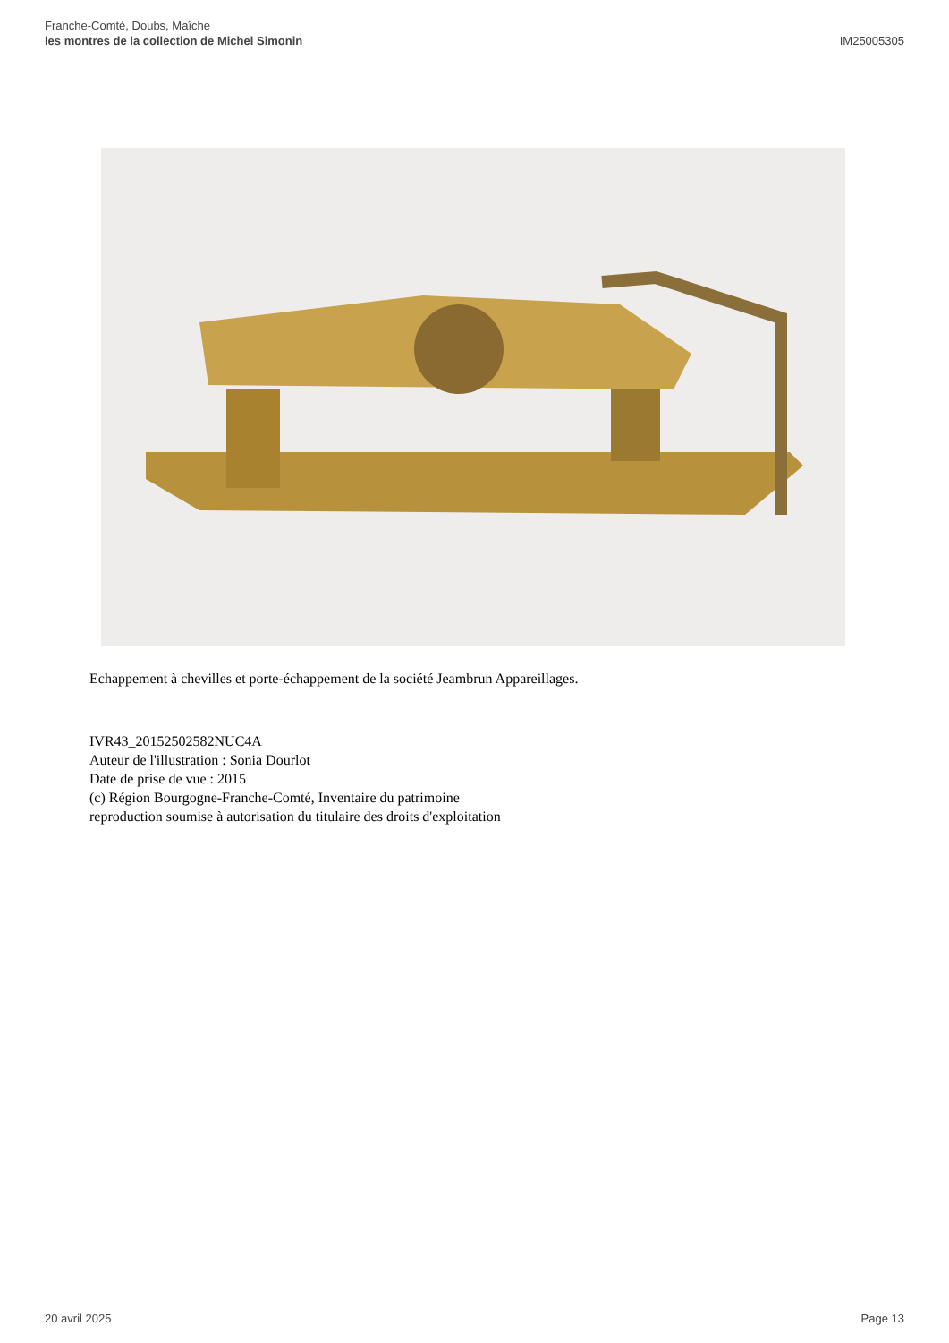Franche-Comté, Doubs, Maîche
les montres de la collection de Michel Simonin
IM25005305
Echappement à chevilles et porte-échappement de la société Jeambrun Appareillages.
IVR43_20152502582NUC4A
Auteur de l'illustration : Sonia Dourlot
Date de prise de vue : 2015
(c) Région Bourgogne-Franche-Comté, Inventaire du patrimoine
reproduction soumise à autorisation du titulaire des droits d'exploitation
20 avril 2025 Page 13